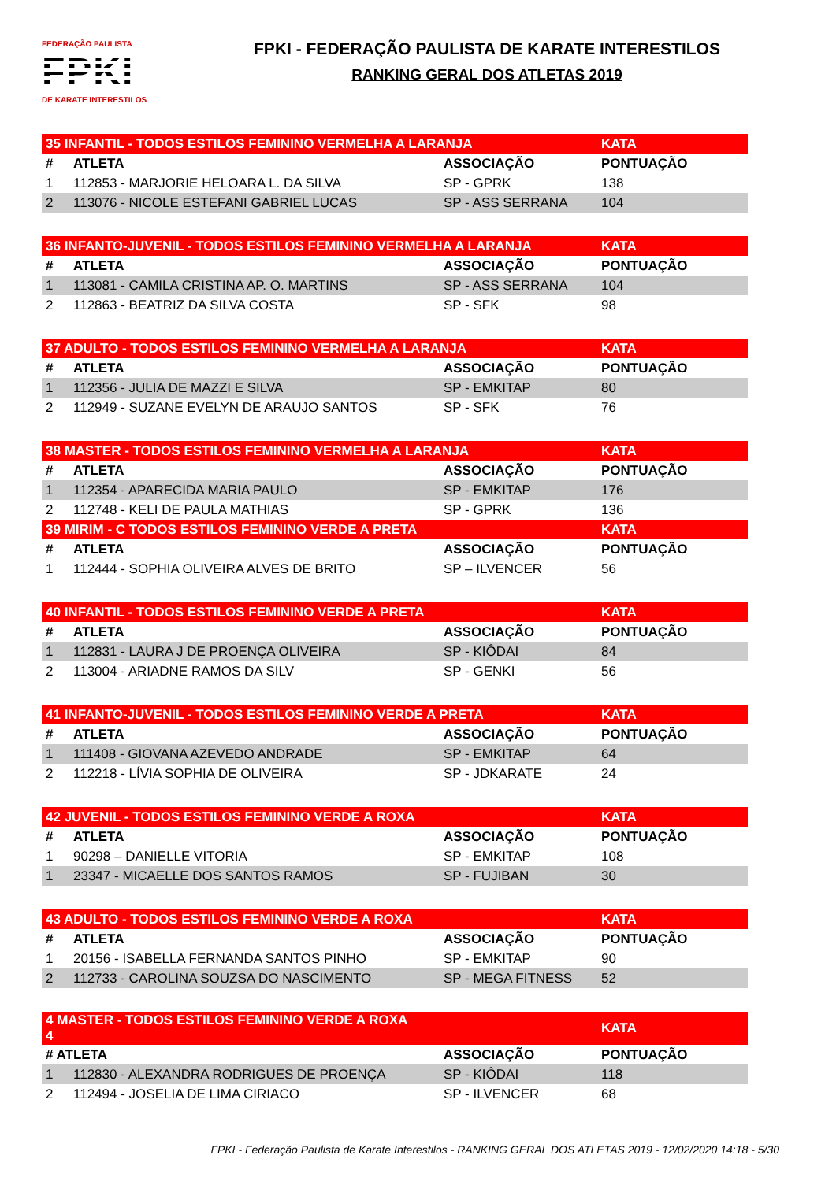FEDERAÇÃO PAULISTA
FPKI
DE KARATE INTERESTILOS
FPKI - FEDERAÇÃO PAULISTA DE KARATE INTERESTILOS
RANKING GERAL DOS ATLETAS 2019
| 35 INFANTIL - TODOS ESTILOS FEMININO VERMELHA A LARANJA | | | KATA |
| # | ATLETA | ASSOCIAÇÃO | PONTUAÇÃO |
| 1 | 112853 - MARJORIE HELOARA L. DA SILVA | SP - GPRK | 138 |
| 2 | 113076 - NICOLE ESTEFANI GABRIEL LUCAS | SP - ASS SERRANA | 104 |
| 36 INFANTO-JUVENIL - TODOS ESTILOS FEMININO VERMELHA A LARANJA | | | KATA |
| # | ATLETA | ASSOCIAÇÃO | PONTUAÇÃO |
| 1 | 113081 - CAMILA CRISTINA AP. O. MARTINS | SP - ASS SERRANA | 104 |
| 2 | 112863 - BEATRIZ DA SILVA COSTA | SP - SFK | 98 |
| 37 ADULTO - TODOS ESTILOS FEMININO VERMELHA A LARANJA | | | KATA |
| # | ATLETA | ASSOCIAÇÃO | PONTUAÇÃO |
| 1 | 112356 - JULIA DE MAZZI E SILVA | SP - EMKITAP | 80 |
| 2 | 112949 - SUZANE EVELYN DE ARAUJO SANTOS | SP - SFK | 76 |
| 38 MASTER - TODOS ESTILOS FEMININO VERMELHA A LARANJA | | | KATA |
| # | ATLETA | ASSOCIAÇÃO | PONTUAÇÃO |
| 1 | 112354 - APARECIDA MARIA PAULO | SP - EMKITAP | 176 |
| 2 | 112748 - KELI DE PAULA MATHIAS | SP - GPRK | 136 |
| 39 MIRIM - C TODOS ESTILOS FEMININO VERDE A PRETA | | | KATA |
| # | ATLETA | ASSOCIAÇÃO | PONTUAÇÃO |
| 1 | 112444 - SOPHIA OLIVEIRA ALVES DE BRITO | SP – ILVENCER | 56 |
| 40 INFANTIL - TODOS ESTILOS FEMININO VERDE A PRETA | | | KATA |
| # | ATLETA | ASSOCIAÇÃO | PONTUAÇÃO |
| 1 | 112831 - LAURA J DE PROENÇA OLIVEIRA | SP - KIÔDAI | 84 |
| 2 | 113004 - ARIADNE RAMOS DA SILV | SP - GENKI | 56 |
| 41 INFANTO-JUVENIL - TODOS ESTILOS FEMININO VERDE A PRETA | | | KATA |
| # | ATLETA | ASSOCIAÇÃO | PONTUAÇÃO |
| 1 | 111408 - GIOVANA AZEVEDO ANDRADE | SP - EMKITAP | 64 |
| 2 | 112218 - LÍVIA SOPHIA DE OLIVEIRA | SP - JDKARATE | 24 |
| 42 JUVENIL - TODOS ESTILOS FEMININO VERDE A ROXA | | | KATA |
| # | ATLETA | ASSOCIAÇÃO | PONTUAÇÃO |
| 1 | 90298 – DANIELLE VITORIA | SP - EMKITAP | 108 |
| 1 | 23347 - MICAELLE DOS SANTOS RAMOS | SP - FUJIBAN | 30 |
| 43 ADULTO - TODOS ESTILOS FEMININO VERDE A ROXA | | | KATA |
| # | ATLETA | ASSOCIAÇÃO | PONTUAÇÃO |
| 1 | 20156 - ISABELLA FERNANDA SANTOS PINHO | SP - EMKITAP | 90 |
| 2 | 112733 - CAROLINA SOUZSA DO NASCIMENTO | SP - MEGA FITNESS | 52 |
| 4 MASTER - TODOS ESTILOS FEMININO VERDE A ROXA 4 | | | KATA |
| # ATLETA | | ASSOCIAÇÃO | PONTUAÇÃO |
| 1 | 112830 - ALEXANDRA RODRIGUES DE PROENÇA | SP - KIÔDAI | 118 |
| 2 | 112494 - JOSELIA DE LIMA CIRIACO | SP - ILVENCER | 68 |
FPKI - Federação Paulista de Karate Interestilos - RANKING GERAL DOS ATLETAS 2019 - 12/02/2020 14:18 - 5/30